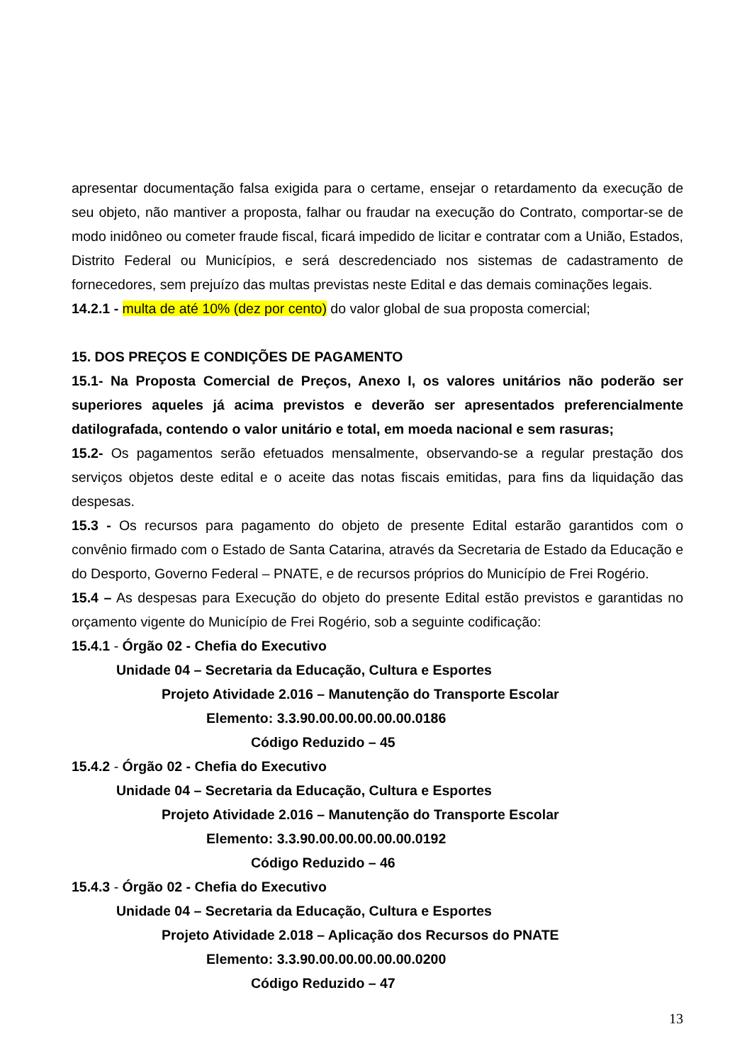apresentar documentação falsa exigida para o certame, ensejar o retardamento da execução de seu objeto, não mantiver a proposta, falhar ou fraudar na execução do Contrato, comportar-se de modo inidôneo ou cometer fraude fiscal, ficará impedido de licitar e contratar com a União, Estados, Distrito Federal ou Municípios, e será descredenciado nos sistemas de cadastramento de fornecedores, sem prejuízo das multas previstas neste Edital e das demais cominações legais.
14.2.1 - multa de até 10% (dez por cento) do valor global de sua proposta comercial;
15. DOS PREÇOS E CONDIÇÕES DE PAGAMENTO
15.1- Na Proposta Comercial de Preços, Anexo I, os valores unitários não poderão ser superiores aqueles já acima previstos e deverão ser apresentados preferencialmente datilografada, contendo o valor unitário e total, em moeda nacional e sem rasuras;
15.2- Os pagamentos serão efetuados mensalmente, observando-se a regular prestação dos serviços objetos deste edital e o aceite das notas fiscais emitidas, para fins da liquidação das despesas.
15.3 - Os recursos para pagamento do objeto de presente Edital estarão garantidos com o convênio firmado com o Estado de Santa Catarina, através da Secretaria de Estado da Educação e do Desporto, Governo Federal – PNATE, e de recursos próprios do Município de Frei Rogério.
15.4 – As despesas para Execução do objeto do presente Edital estão previstos e garantidas no orçamento vigente do Município de Frei Rogério, sob a seguinte codificação:
15.4.1 - Órgão 02 - Chefia do Executivo
Unidade 04 – Secretaria da Educação, Cultura e Esportes
Projeto Atividade 2.016 – Manutenção do Transporte Escolar
Elemento: 3.3.90.00.00.00.00.00.0186
Código Reduzido – 45
15.4.2 - Órgão 02 - Chefia do Executivo
Unidade 04 – Secretaria da Educação, Cultura e Esportes
Projeto Atividade 2.016 – Manutenção do Transporte Escolar
Elemento: 3.3.90.00.00.00.00.00.0192
Código Reduzido – 46
15.4.3 - Órgão 02 - Chefia do Executivo
Unidade 04 – Secretaria da Educação, Cultura e Esportes
Projeto Atividade 2.018 – Aplicação dos Recursos do PNATE
Elemento: 3.3.90.00.00.00.00.00.0200
Código Reduzido – 47
13